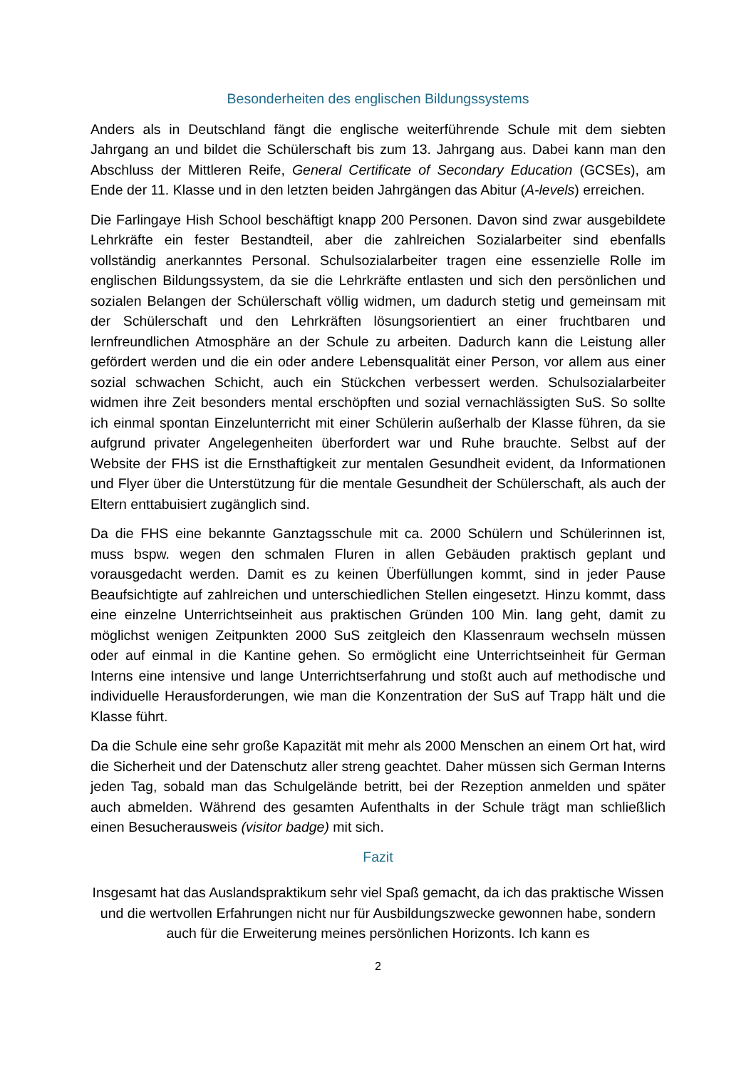Besonderheiten des englischen Bildungssystems
Anders als in Deutschland fängt die englische weiterführende Schule mit dem siebten Jahrgang an und bildet die Schülerschaft bis zum 13. Jahrgang aus. Dabei kann man den Abschluss der Mittleren Reife, General Certificate of Secondary Education (GCSEs), am Ende der 11. Klasse und in den letzten beiden Jahrgängen das Abitur (A-levels) erreichen.
Die Farlingaye Hish School beschäftigt knapp 200 Personen. Davon sind zwar ausgebildete Lehrkräfte ein fester Bestandteil, aber die zahlreichen Sozialarbeiter sind ebenfalls vollständig anerkanntes Personal. Schulsozialarbeiter tragen eine essenzielle Rolle im englischen Bildungssystem, da sie die Lehrkräfte entlasten und sich den persönlichen und sozialen Belangen der Schülerschaft völlig widmen, um dadurch stetig und gemeinsam mit der Schülerschaft und den Lehrkräften lösungsorientiert an einer fruchtbaren und lernfreundlichen Atmosphäre an der Schule zu arbeiten. Dadurch kann die Leistung aller gefördert werden und die ein oder andere Lebensqualität einer Person, vor allem aus einer sozial schwachen Schicht, auch ein Stückchen verbessert werden. Schulsozialarbeiter widmen ihre Zeit besonders mental erschöpften und sozial vernachlässigten SuS. So sollte ich einmal spontan Einzelunterricht mit einer Schülerin außerhalb der Klasse führen, da sie aufgrund privater Angelegenheiten überfordert war und Ruhe brauchte. Selbst auf der Website der FHS ist die Ernsthaftigkeit zur mentalen Gesundheit evident, da Informationen und Flyer über die Unterstützung für die mentale Gesundheit der Schülerschaft, als auch der Eltern enttabuisiert zugänglich sind.
Da die FHS eine bekannte Ganztagsschule mit ca. 2000 Schülern und Schülerinnen ist, muss bspw. wegen den schmalen Fluren in allen Gebäuden praktisch geplant und vorausgedacht werden. Damit es zu keinen Überfüllungen kommt, sind in jeder Pause Beaufsichtigte auf zahlreichen und unterschiedlichen Stellen eingesetzt. Hinzu kommt, dass eine einzelne Unterrichtseinheit aus praktischen Gründen 100 Min. lang geht, damit zu möglichst wenigen Zeitpunkten 2000 SuS zeitgleich den Klassenraum wechseln müssen oder auf einmal in die Kantine gehen. So ermöglicht eine Unterrichtseinheit für German Interns eine intensive und lange Unterrichtserfahrung und stoßt auch auf methodische und individuelle Herausforderungen, wie man die Konzentration der SuS auf Trapp hält und die Klasse führt.
Da die Schule eine sehr große Kapazität mit mehr als 2000 Menschen an einem Ort hat, wird die Sicherheit und der Datenschutz aller streng geachtet. Daher müssen sich German Interns jeden Tag, sobald man das Schulgelände betritt, bei der Rezeption anmelden und später auch abmelden. Während des gesamten Aufenthalts in der Schule trägt man schließlich einen Besucherausweis (visitor badge) mit sich.
Fazit
Insgesamt hat das Auslandspraktikum sehr viel Spaß gemacht, da ich das praktische Wissen und die wertvollen Erfahrungen nicht nur für Ausbildungszwecke gewonnen habe, sondern auch für die Erweiterung meines persönlichen Horizonts. Ich kann es
2